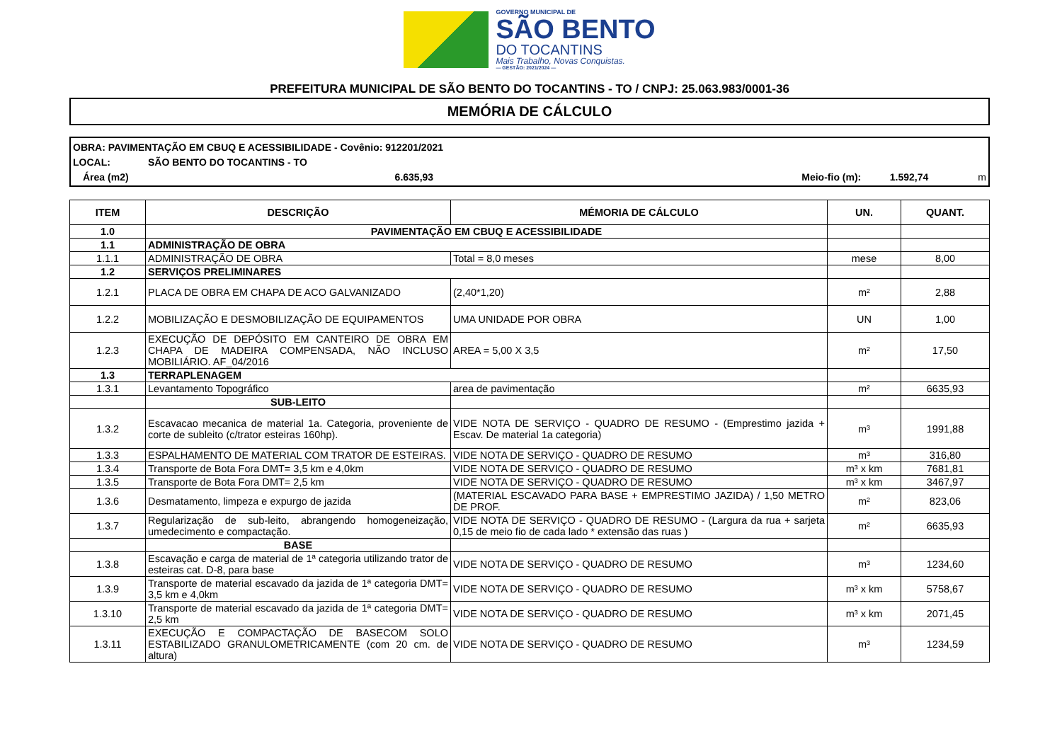GOVERNO MUNICIPAL DE
SÃO BENTO
DO TOCANTINS
Mais Trabalho, Novas Conquistas.
— GESTÃO: 2021/2024 —
PREFEITURA MUNICIPAL DE SÃO BENTO DO TOCANTINS - TO / CNPJ: 25.063.983/0001-36
MEMÓRIA DE CÁLCULO
OBRA: PAVIMENTAÇÃO EM CBUQ E ACESSIBILIDADE - Covênio: 912201/2021
LOCAL: SÃO BENTO DO TOCANTINS - TO
Área (m2) 6.635,93 Meio-fio (m): 1.592,74 m
| ITEM | DESCRIÇÃO | MÉMORIA DE CÁLCULO | UN. | QUANT. |
| --- | --- | --- | --- | --- |
| 1.0 | PAVIMENTAÇÃO EM CBUQ E ACESSIBILIDADE | | | |
| 1.1 | ADMINISTRAÇÃO DE OBRA | | | |
| 1.1.1 | ADMINISTRAÇÃO DE OBRA | Total = 8,0 meses | mese | 8,00 |
| 1.2 | SERVIÇOS PRELIMINARES | | | |
| 1.2.1 | PLACA DE OBRA EM CHAPA DE ACO GALVANIZADO | (2,40*1,20) | m² | 2,88 |
| 1.2.2 | MOBILIZAÇÃO E DESMOBILIZAÇÃO DE EQUIPAMENTOS | UMA UNIDADE POR OBRA | UN | 1,00 |
| 1.2.3 | EXECUÇÃO DE DEPÓSITO EM CANTEIRO DE OBRA EM CHAPA DE MADEIRA COMPENSADA, NÃO INCLUSO MOBILIÁRIO. AF_04/2016 | AREA = 5,00 X 3,5 | m² | 17,50 |
| 1.3 | TERRAPLENAGEM | | | |
| 1.3.1 | Levantamento Topográfico | area de pavimentação | m² | 6635,93 |
| | SUB-LEITO | | | |
| 1.3.2 | Escavacao mecanica de material 1a. Categoria, proveniente de corte de subleito (c/trator esteiras 160hp). | VIDE NOTA DE SERVIÇO - QUADRO DE RESUMO - (Emprestimo jazida + Escav. De material 1a categoria) | m³ | 1991,88 |
| 1.3.3 | ESPALHAMENTO DE MATERIAL COM TRATOR DE ESTEIRAS. | VIDE NOTA DE SERVIÇO - QUADRO DE RESUMO | m³ | 316,80 |
| 1.3.4 | Transporte de Bota Fora DMT= 3,5 km e 4,0km | VIDE NOTA DE SERVIÇO - QUADRO DE RESUMO | m³ x km | 7681,81 |
| 1.3.5 | Transporte de Bota Fora DMT= 2,5 km | VIDE NOTA DE SERVIÇO - QUADRO DE RESUMO | m³ x km | 3467,97 |
| 1.3.6 | Desmatamento, limpeza e expurgo de jazida | (MATERIAL ESCAVADO PARA BASE + EMPRESTIMO JAZIDA) / 1,50 METRO DE PROF. | m² | 823,06 |
| 1.3.7 | Regularização de sub-leito, abrangendo homogeneização, umedecimento e compactação. | VIDE NOTA DE SERVIÇO - QUADRO DE RESUMO - (Largura da rua + sarjeta 0,15 de meio fio de cada lado * extensão das ruas ) | m² | 6635,93 |
| | BASE | | | |
| 1.3.8 | Escavação e carga de material de 1ª categoria utilizando trator de esteiras cat. D-8, para base | VIDE NOTA DE SERVIÇO - QUADRO DE RESUMO | m³ | 1234,60 |
| 1.3.9 | Transporte de material escavado da jazida de 1ª categoria DMT= 3,5 km e 4,0km | VIDE NOTA DE SERVIÇO - QUADRO DE RESUMO | m³ x km | 5758,67 |
| 1.3.10 | Transporte de material escavado da jazida de 1ª categoria DMT= 2,5 km | VIDE NOTA DE SERVIÇO - QUADRO DE RESUMO | m³ x km | 2071,45 |
| 1.3.11 | EXECUÇÃO E COMPACTAÇÃO DE BASECOM SOLO ESTABILIZADO GRANULOMETRICAMENTE (com 20 cm. de altura) | VIDE NOTA DE SERVIÇO - QUADRO DE RESUMO | m³ | 1234,59 |